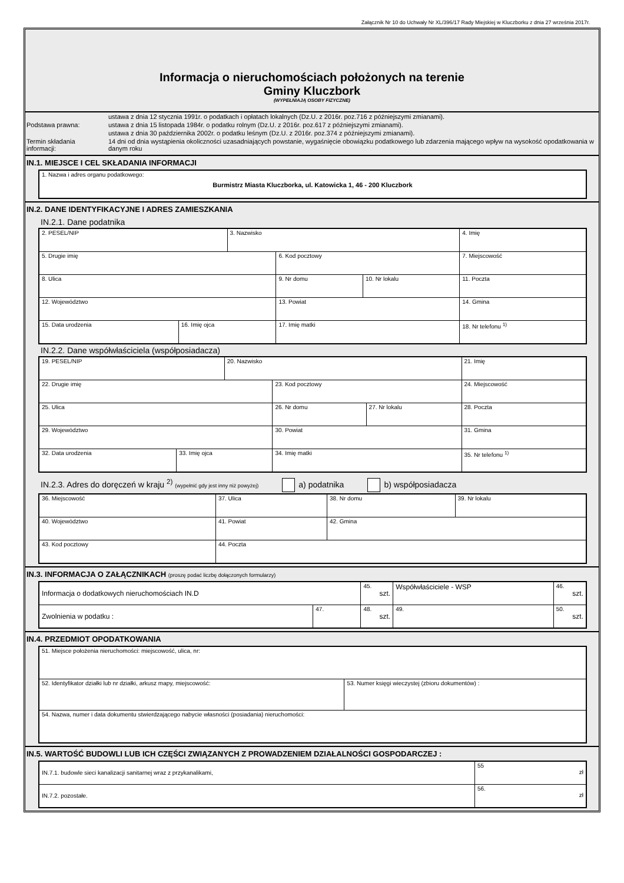Załącznik Nr 10 do Uchwały Nr XL/396/17 Rady Miejskiej w Kluczborku z dnia 27 września 2017r.
Informacja o nieruchomościach położonych na terenie
Gminy Kluczbork
(WYPEŁNIAJĄ OSOBY FIZYCZNE)
| Podstawa prawna: | ustawa z dnia 12 stycznia 1991r. o podatkach i opłatach lokalnych (Dz.U. z 2016r. poz.716 z późniejszymi zmianami). |
| | ustawa z dnia 15 listopada 1984r. o podatku rolnym (Dz.U. z 2016r. poz.617 z późniejszymi zmianami). |
| | ustawa z dnia 30 października 2002r. o podatku leśnym (Dz.U. z 2016r. poz.374 z późniejszymi zmianami). |
| Termin składania informacji: | 14 dni od dnia wystąpienia okoliczności uzasadniających powstanie, wygaśnięcie obowiązku podatkowego lub zdarzenia mającego wpływ na wysokość opodatkowania w danym roku |
IN.1. MIEJSCE I CEL SKŁADANIA INFORMACJI
| 1. Nazwa i adres organu podatkowego: Burmistrz Miasta Kluczborka, ul. Katowicka 1, 46 - 200 Kluczbork |
IN.2. DANE IDENTYFIKACYJNE I ADRES ZAMIESZKANIA
IN.2.1. Dane podatnika
| 2. PESEL/NIP | | 3. Nazwisko | | | 4. Imię | |
| 5. Drugie imię | | | 6. Kod pocztowy | | 7. Miejscowość | |
| 8. Ulica | | | 9. Nr domu | 10. Nr lokalu | 11. Poczta | |
| 12. Województwo | | | 13. Powiat | | | 14. Gmina |
| 15. Data urodzenia | 16. Imię ojca | | 17. Imię matki | | 18. Nr telefonu <sup>1)</sup> | |
IN.2.2. Dane współwłaściciela (współposiadacza)
| 19. PESEL/NIP | | 20. Nazwisko | | | 21. Imię | |
| 22. Drugie imię | | | 23. Kod pocztowy | | 24. Miejscowość | |
| 25. Ulica | | | 26. Nr domu | 27. Nr lokalu | 28. Poczta | |
| 29. Województwo | | | 30. Powiat | | | 31. Gmina |
| 32. Data urodzenia | 33. Imię ojca | | 34. Imię matki | | 35. Nr telefonu <sup>1)</sup> | |
IN.2.3. Adres do doręczeń w kraju <sup>2)</sup> (wypełnić gdy jest inny niż powyżej) a) podatnika b) współposiadacza
| 36. Miejscowość | 37. Ulica | 38. Nr domu | 39. Nr lokalu |
| 40. Województwo | 41. Powiat | 42. Gmina | |
| 43. Kod pocztowy | 44. Poczta | | |
IN.3. INFORMACJA O ZAŁĄCZNIKACH (proszę podać liczbę dołączonych formularzy)
| Informacja o dodatkowych nieruchomościach IN.D | | 45. szt. | Współwłaściciele - WSP | 46. szt. |
| Zwolnienia w podatku : | 47. | 48. szt. | 49. | 50. szt. |
IN.4. PRZEDMIOT OPODATKOWANIA
| 51. Miejsce położenia nieruchomości: miejscowość, ulica, nr: | |
| 52. Identyfikator działki lub nr działki, arkusz mapy, miejscowość: | 53. Numer księgi wieczystej (zbioru dokumentów) : |
| 54. Nazwa, numer i data dokumentu stwierdzającego nabycie własności (posiadania) nieruchomości: | |
IN.5. WARTOŚĆ BUDOWLI LUB ICH CZĘŚCI ZWIĄZANYCH Z PROWADZENIEM DZIAŁALNOŚCI GOSPODARCZEJ :
| IN.7.1. budowle sieci kanalizacji sanitarnej wraz z przykanalikami, | 55 zł |
| IN.7.2. pozostałe. | 56. zł |